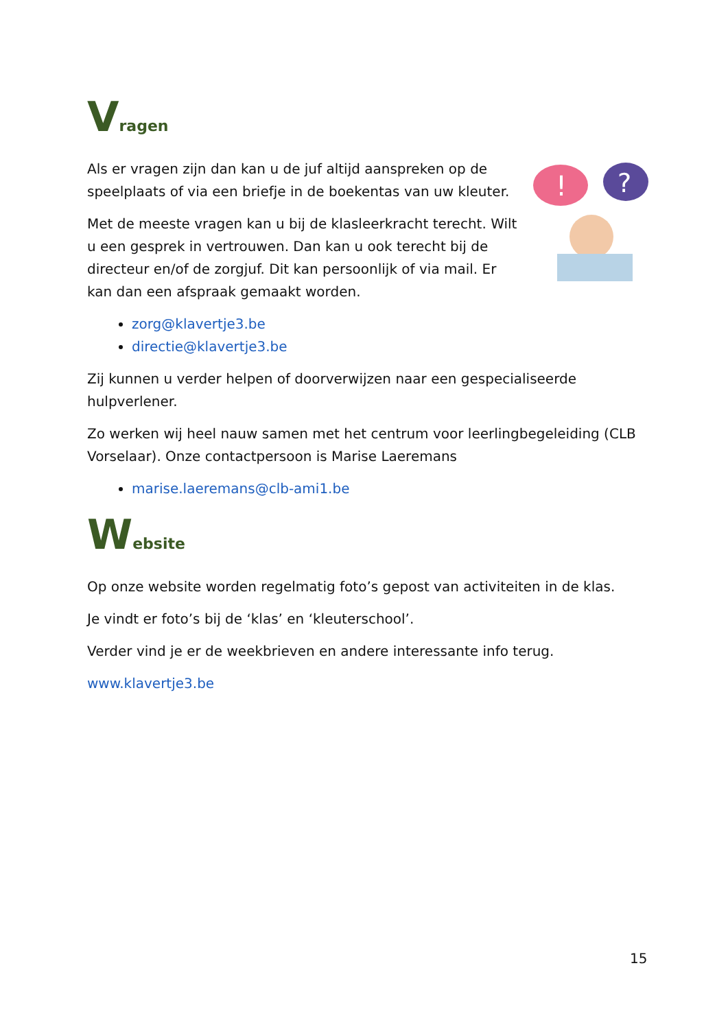Vragen
!
?
Als er vragen zijn dan kan u de juf altijd aanspreken op de speelplaats of via een briefje in de boekentas van uw kleuter.
Met de meeste vragen kan u bij de klasleerkracht terecht. Wilt u een gesprek in vertrouwen. Dan kan u ook terecht bij de directeur en/of de zorgjuf. Dit kan persoonlijk of via mail. Er kan dan een afspraak gemaakt worden.
zorg@klavertje3.be
directie@klavertje3.be
Zij kunnen u verder helpen of doorverwijzen naar een gespecialiseerde hulpverlener.
Zo werken wij heel nauw samen met het centrum voor leerlingbegeleiding (CLB Vorselaar). Onze contactpersoon is Marise Laeremans
marise.laeremans@clb-ami1.be
Website
Op onze website worden regelmatig foto’s gepost van activiteiten in de klas.
Je vindt er foto’s bij de ‘klas’ en ‘kleuterschool’.
Verder vind je er de weekbrieven en andere interessante info terug.
www.klavertje3.be
15